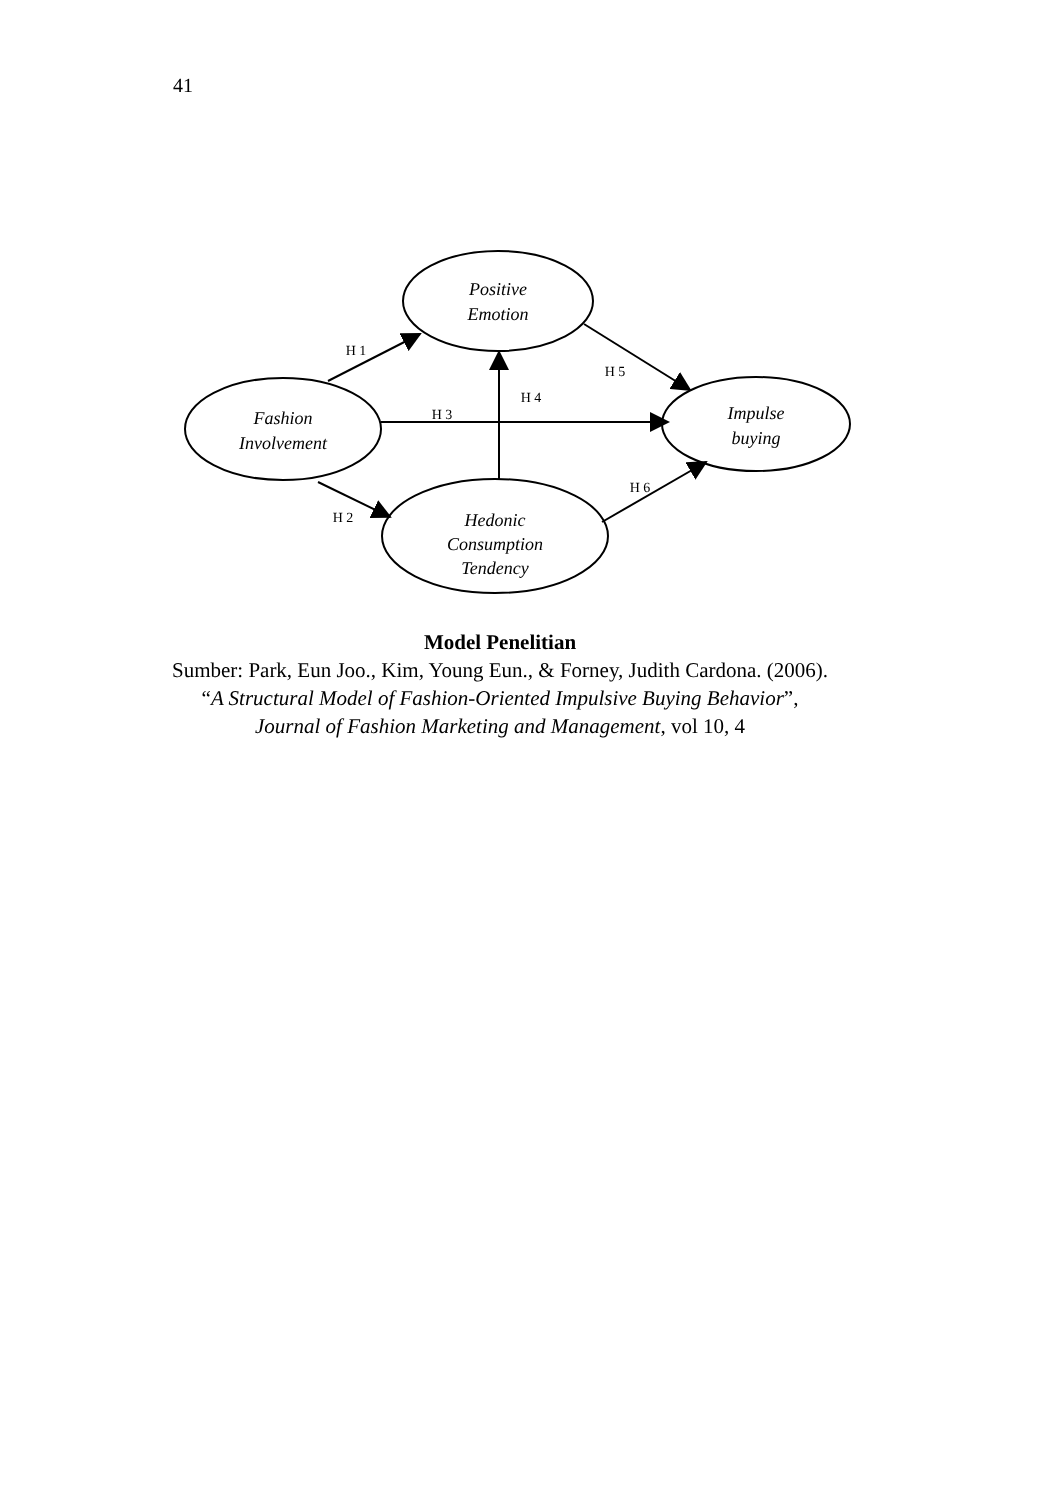41
Positive
Emotion
Fashion
Involvement
Impulse
buying
Hedonic
Consumption
Tendency
H 1
H 2
H 3
H 4
H 5
H 6
Model Penelitian
Sumber: Park, Eun Joo., Kim, Young Eun., & Forney, Judith Cardona. (2006). “A Structural Model of Fashion-Oriented Impulsive Buying Behavior”, Journal of Fashion Marketing and Management, vol 10, 4